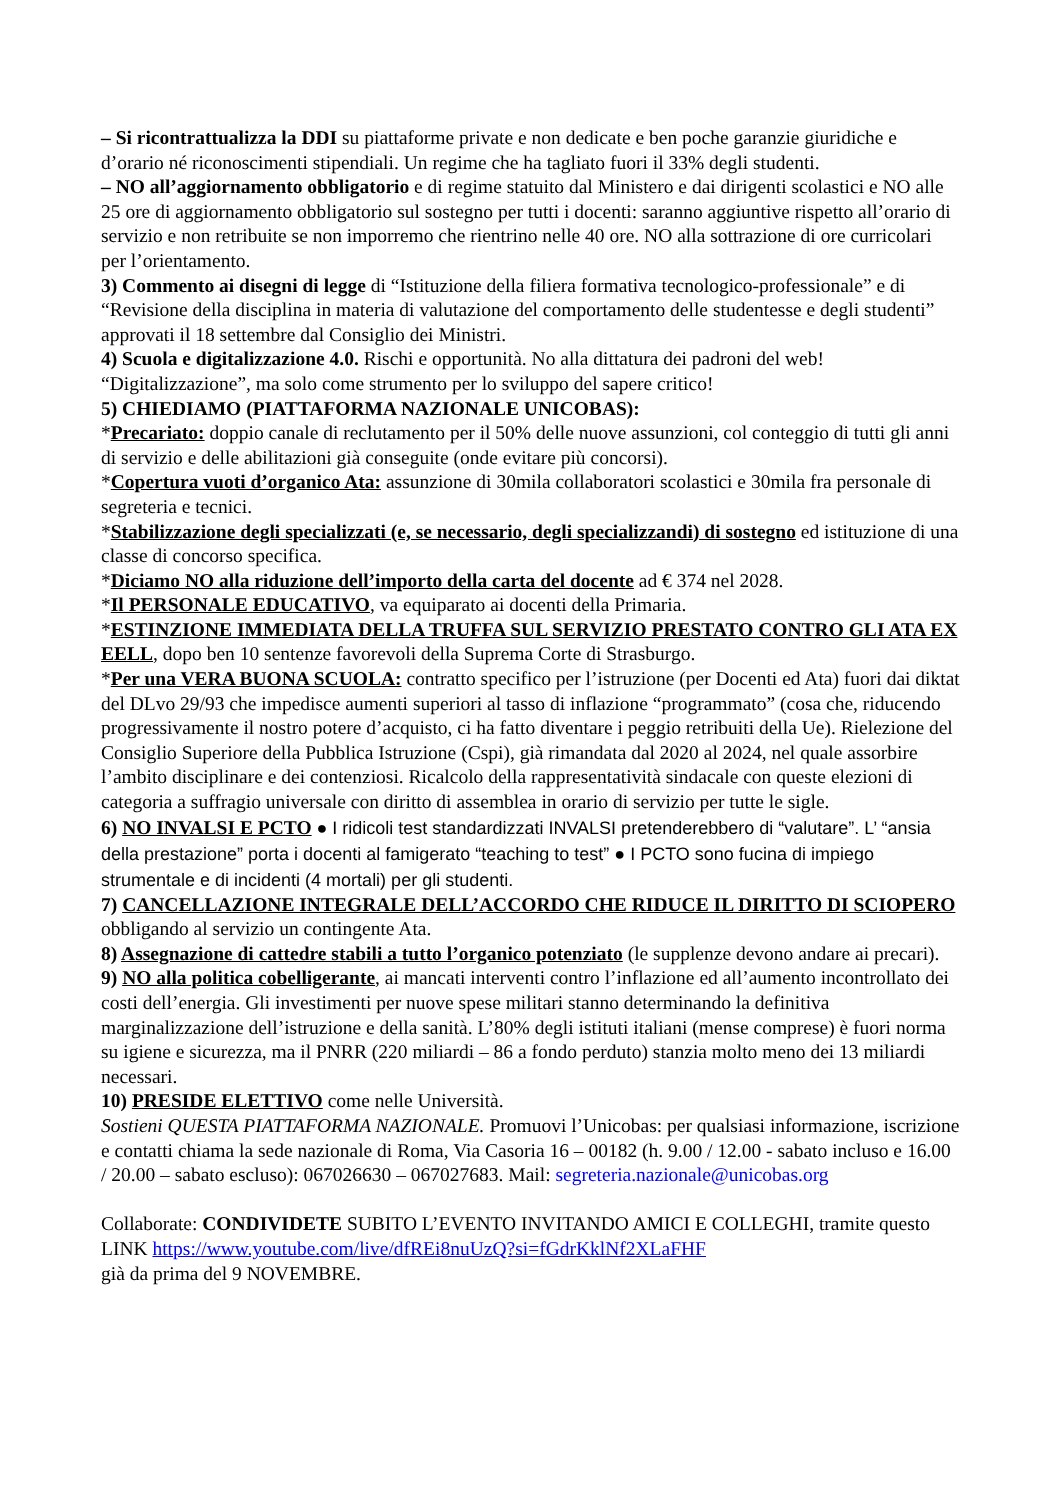– Si ricontrattualizza la DDI su piattaforme private e non dedicate e ben poche garanzie giuridiche e d’orario né riconoscimenti stipendiali. Un regime che ha tagliato fuori il 33% degli studenti.
– NO all’aggiornamento obbligatorio e di regime statuito dal Ministero e dai dirigenti scolastici e NO alle 25 ore di aggiornamento obbligatorio sul sostegno per tutti i docenti: saranno aggiuntive rispetto all’orario di servizio e non retribuite se non imporremo che rientrino nelle 40 ore. NO alla sottrazione di ore curricolari per l’orientamento.
3) Commento ai disegni di legge di “Istituzione della filiera formativa tecnologico-professionale” e di “Revisione della disciplina in materia di valutazione del comportamento delle studentesse e degli studenti” approvati il 18 settembre dal Consiglio dei Ministri.
4) Scuola e digitalizzazione 4.0. Rischi e opportunità. No alla dittatura dei padroni del web! “Digitalizzazione”, ma solo come strumento per lo sviluppo del sapere critico!
5) CHIEDIAMO (PIATTAFORMA NAZIONALE UNICOBAS):
*Precariato: doppio canale di reclutamento per il 50% delle nuove assunzioni, col conteggio di tutti gli anni di servizio e delle abilitazioni già conseguite (onde evitare più concorsi).
*Copertura vuoti d’organico Ata: assunzione di 30mila collaboratori scolastici e 30mila fra personale di segreteria e tecnici.
*Stabilizzazione degli specializzati (e, se necessario, degli specializzandi) di sostegno ed istituzione di una classe di concorso specifica.
*Diciamo NO alla riduzione dell’importo della carta del docente ad € 374 nel 2028.
*Il PERSONALE EDUCATIVO, va equiparato ai docenti della Primaria.
*ESTINZIONE IMMEDIATA DELLA TRUFFA SUL SERVIZIO PRESTATO CONTRO GLI ATA EX EELL, dopo ben 10 sentenze favorevoli della Suprema Corte di Strasburgo.
*Per una VERA BUONA SCUOLA: contratto specifico per l’istruzione (per Docenti ed Ata) fuori dai diktat del DLvo 29/93 che impedisce aumenti superiori al tasso di inflazione “programmato” (cosa che, riducendo progressivamente il nostro potere d’acquisto, ci ha fatto diventare i peggio retribuiti della Ue). Rielezione del Consiglio Superiore della Pubblica Istruzione (Cspi), già rimandata dal 2020 al 2024, nel quale assorbire l’ambito disciplinare e dei contenziosi. Ricalcolo della rappresentatività sindacale con queste elezioni di categoria a suffragio universale con diritto di assemblea in orario di servizio per tutte le sigle.
6) NO INVALSI E PCTO ● I ridicoli test standardizzati INVALSI pretenderebbero di “valutare”. L’ “ansia della prestazione” porta i docenti al famigerato “teaching to test” ● I PCTO sono fucina di impiego strumentale e di incidenti (4 mortali) per gli studenti.
7) CANCELLAZIONE INTEGRALE DELL’ACCORDO CHE RIDUCE IL DIRITTO DI SCIOPERO obbligando al servizio un contingente Ata.
8) Assegnazione di cattedre stabili a tutto l’organico potenziato (le supplenze devono andare ai precari).
9) NO alla politica cobelligerante, ai mancati interventi contro l’inflazione ed all’aumento incontrollato dei costi dell’energia. Gli investimenti per nuove spese militari stanno determinando la definitiva marginalizzazione dell’istruzione e della sanità. L’80% degli istituti italiani (mense comprese) è fuori norma su igiene e sicurezza, ma il PNRR (220 miliardi – 86 a fondo perduto) stanzia molto meno dei 13 miliardi necessari.
10) PRESIDE ELETTIVO come nelle Università.
Sostieni QUESTA PIATTAFORMA NAZIONALE. Promuovi l’Unicobas: per qualsiasi informazione, iscrizione e contatti chiama la sede nazionale di Roma, Via Casoria 16 – 00182 (h. 9.00 / 12.00 - sabato incluso e 16.00 / 20.00 – sabato escluso): 067026630 – 067027683. Mail: segreteria.nazionale@unicobas.org
Collaborate: CONDIVIDETE SUBITO L’EVENTO INVITANDO AMICI E COLLEGHI, tramite questo LINK https://www.youtube.com/live/dfREi8nuUzQ?si=fGdrKklNf2XLaFHF
già da prima del 9 NOVEMBRE.